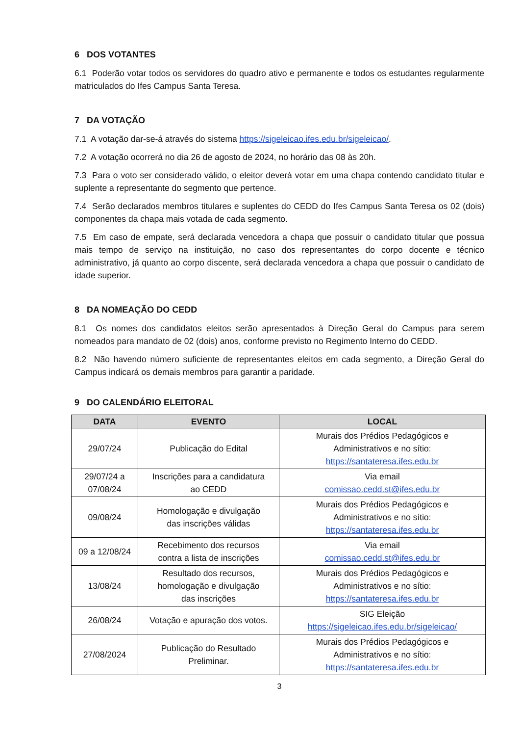6 DOS VOTANTES
6.1 Poderão votar todos os servidores do quadro ativo e permanente e todos os estudantes regularmente matriculados do Ifes Campus Santa Teresa.
7 DA VOTAÇÃO
7.1 A votação dar-se-á através do sistema https://sigeleicao.ifes.edu.br/sigeleicao/.
7.2 A votação ocorrerá no dia 26 de agosto de 2024, no horário das 08 às 20h.
7.3 Para o voto ser considerado válido, o eleitor deverá votar em uma chapa contendo candidato titular e suplente a representante do segmento que pertence.
7.4 Serão declarados membros titulares e suplentes do CEDD do Ifes Campus Santa Teresa os 02 (dois) componentes da chapa mais votada de cada segmento.
7.5 Em caso de empate, será declarada vencedora a chapa que possuir o candidato titular que possua mais tempo de serviço na instituição, no caso dos representantes do corpo docente e técnico administrativo, já quanto ao corpo discente, será declarada vencedora a chapa que possuir o candidato de idade superior.
8 DA NOMEAÇÃO DO CEDD
8.1 Os nomes dos candidatos eleitos serão apresentados à Direção Geral do Campus para serem nomeados para mandato de 02 (dois) anos, conforme previsto no Regimento Interno do CEDD.
8.2 Não havendo número suficiente de representantes eleitos em cada segmento, a Direção Geral do Campus indicará os demais membros para garantir a paridade.
9 DO CALENDÁRIO ELEITORAL
| DATA | EVENTO | LOCAL |
| --- | --- | --- |
| 29/07/24 | Publicação do Edital | Murais dos Prédios Pedagógicos e Administrativos e no sítio: https://santateresa.ifes.edu.br |
| 29/07/24 a 07/08/24 | Inscrições para a candidatura ao CEDD | Via email comissao.cedd.st@ifes.edu.br |
| 09/08/24 | Homologação e divulgação das inscrições válidas | Murais dos Prédios Pedagógicos e Administrativos e no sítio: https://santateresa.ifes.edu.br |
| 09 a 12/08/24 | Recebimento dos recursos contra a lista de inscrições | Via email comissao.cedd.st@ifes.edu.br |
| 13/08/24 | Resultado dos recursos, homologação e divulgação das inscrições | Murais dos Prédios Pedagógicos e Administrativos e no sítio: https://santateresa.ifes.edu.br |
| 26/08/24 | Votação e apuração dos votos. | SIG Eleição https://sigeleicao.ifes.edu.br/sigeleicao/ |
| 27/08/2024 | Publicação do Resultado Preliminar. | Murais dos Prédios Pedagógicos e Administrativos e no sítio: https://santateresa.ifes.edu.br |
3